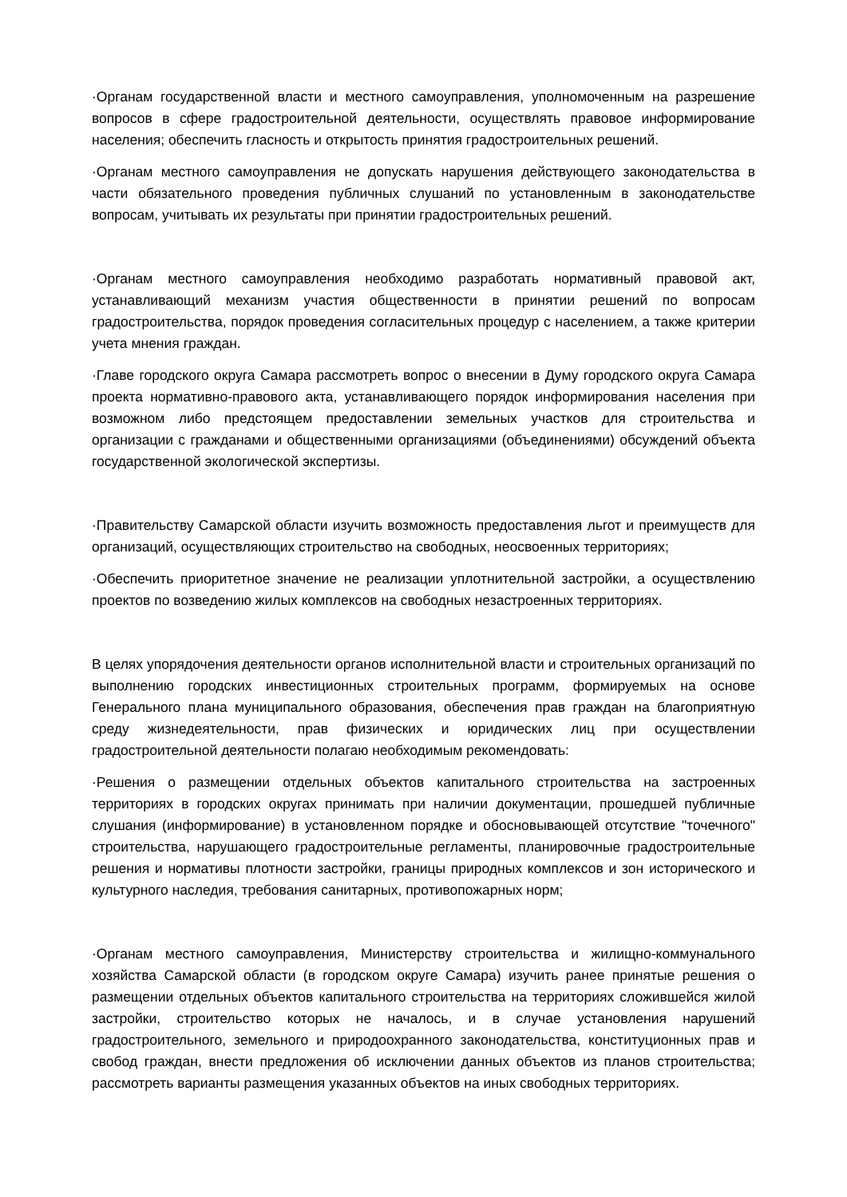·Органам государственной власти и местного самоуправления, уполномоченным на разрешение вопросов в сфере градостроительной деятельности, осуществлять правовое информирование населения; обеспечить гласность и открытость принятия градостроительных решений.
·Органам местного самоуправления не допускать нарушения действующего законодательства в части обязательного проведения публичных слушаний по установленным в законодательстве вопросам, учитывать их результаты при принятии градостроительных решений.
·Органам местного самоуправления необходимо разработать нормативный правовой акт, устанавливающий механизм участия общественности в принятии решений по вопросам градостроительства, порядок проведения согласительных процедур с населением, а также критерии учета мнения граждан.
·Главе городского округа Самара рассмотреть вопрос о внесении в Думу городского округа Самара проекта нормативно-правового акта, устанавливающего порядок информирования населения при возможном либо предстоящем предоставлении земельных участков для строительства и организации с гражданами и общественными организациями (объединениями) обсуждений объекта государственной экологической экспертизы.
·Правительству Самарской области изучить возможность предоставления льгот и преимуществ для организаций, осуществляющих строительство на свободных, неосвоенных территориях;
·Обеспечить приоритетное значение не реализации уплотнительной застройки, а осуществлению проектов по возведению жилых комплексов на свободных незастроенных территориях.
В целях упорядочения деятельности органов исполнительной власти и строительных организаций по выполнению городских инвестиционных строительных программ, формируемых на основе Генерального плана муниципального образования, обеспечения прав граждан на благоприятную среду жизнедеятельности, прав физических и юридических лиц при осуществлении градостроительной деятельности полагаю необходимым рекомендовать:
·Решения о размещении отдельных объектов капитального строительства на застроенных территориях в городских округах принимать при наличии документации, прошедшей публичные слушания (информирование) в установленном порядке и обосновывающей отсутствие "точечного" строительства, нарушающего градостроительные регламенты, планировочные градостроительные решения и нормативы плотности застройки, границы природных комплексов и зон исторического и культурного наследия, требования санитарных, противопожарных норм;
·Органам местного самоуправления, Министерству строительства и жилищно-коммунального хозяйства Самарской области (в городском округе Самара) изучить ранее принятые решения о размещении отдельных объектов капитального строительства на территориях сложившейся жилой застройки, строительство которых не началось, и в случае установления нарушений градостроительного, земельного и природоохранного законодательства, конституционных прав и свобод граждан, внести предложения об исключении данных объектов из планов строительства; рассмотреть варианты размещения указанных объектов на иных свободных территориях.